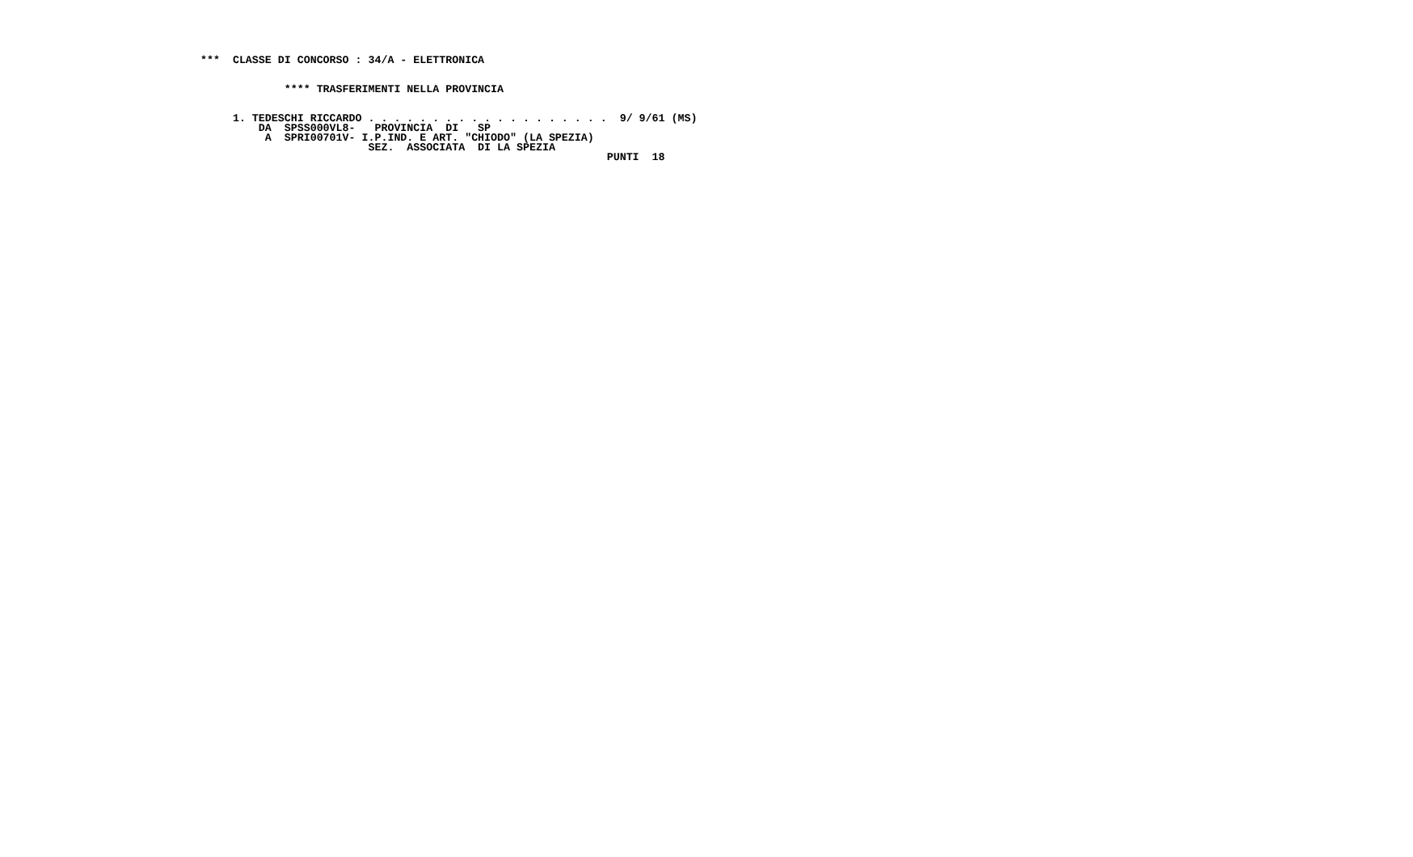***  CLASSE DI CONCORSO : 34/A - ELETTRONICA


             **** TRASFERIMENTI NELLA PROVINCIA


     1. TEDESCHI RICCARDO . . . . . . . . . . . . . . . . . . .  9/ 9/61 (MS)
         DA  SPSS000VL8-   PROVINCIA  DI   SP
          A  SPRI00701V- I.P.IND. E ART. "CHIODO" (LA SPEZIA)
                          SEZ.  ASSOCIATA  DI LA SPEZIA
                                                               PUNTI  18